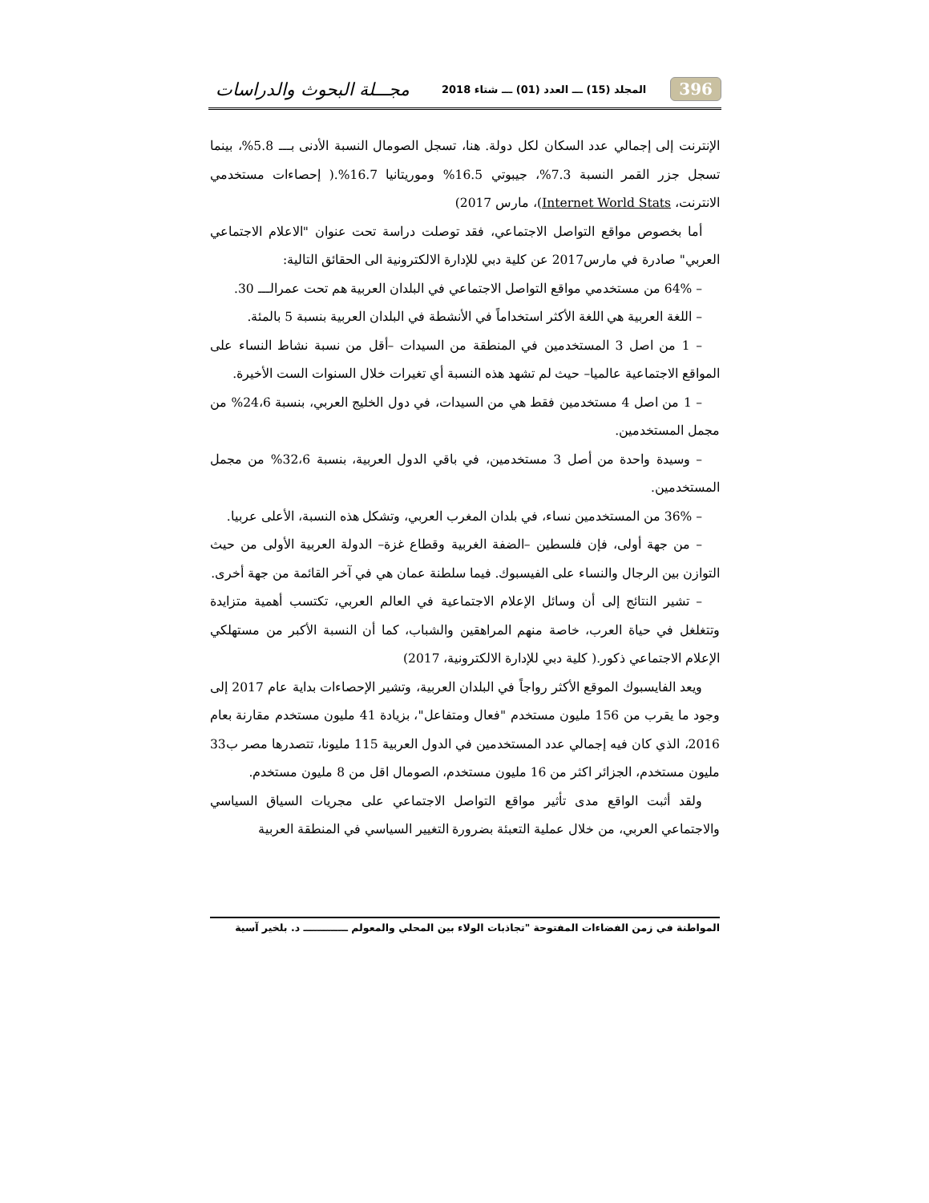396 المجلد (15) ـــ العدد (01) ـــ شتاء 2018 مجـــلة البحوث والدراسات
الإنترنت إلى إجمالي عدد السكان لكل دولة. هنا، تسجل الصومال النسبة الأدنى بـــ 5.8%، بينما تسجل جزر القمر النسبة 7.3%، جيبوتي 16.5% وموريتانيا 16.7%.( إحصاءات مستخدمي الانترنت، Internet World Stats)، مارس 2017)
أما بخصوص مواقع التواصل الاجتماعي، فقد توصلت دراسة تحت عنوان "الاعلام الاجتماعي العربي" صادرة في مارس2017 عن كلية دبي للإدارة الالكترونية الى الحقائق التالية:
– 64% من مستخدمي مواقع التواصل الاجتماعي في البلدان العربية هم تحت عمرالـــ 30.
– اللغة العربية هي اللغة الأكثر استخداماً في الأنشطة في البلدان العربية بنسبة 5 بالمئة.
– 1 من اصل 3 المستخدمين في المنطقة من السيدات –أقل من نسبة نشاط النساء على المواقع الاجتماعية عالميا– حيث لم تشهد هذه النسبة أي تغيرات خلال السنوات الست الأخيرة.
– 1 من اصل 4 مستخدمين فقط هي من السيدات، في دول الخليج العربي، بنسبة 24،6% من مجمل المستخدمين.
– وسيدة واحدة من أصل 3 مستخدمين، في باقي الدول العربية، بنسبة 32،6% من مجمل المستخدمين.
– 36% من المستخدمين نساء، في بلدان المغرب العربي، وتشكل هذه النسبة، الأعلى عربيا.
– من جهة أولى، فإن فلسطين –الضفة الغربية وقطاع غزة– الدولة العربية الأولى من حيث التوازن بين الرجال والنساء على الفيسبوك. فيما سلطنة عمان هي في آخر القائمة من جهة أخرى.
– تشير النتائج إلى أن وسائل الإعلام الاجتماعية في العالم العربي، تكتسب أهمية متزايدة وتتغلغل في حياة العرب، خاصة منهم المراهقين والشباب، كما أن النسبة الأكبر من مستهلكي الإعلام الاجتماعي ذكور.( كلية دبي للإدارة الالكترونية، 2017)
ويعد الفايسبوك الموقع الأكثر رواجاً في البلدان العربية، وتشير الإحصاءات بداية عام 2017 إلى وجود ما يقرب من 156 مليون مستخدم "فعال ومتفاعل"، بزيادة 41 مليون مستخدم مقارنة بعام 2016، الذي كان فيه إجمالي عدد المستخدمين في الدول العربية 115 مليونا، تتصدرها مصر ب33 مليون مستخدم، الجزائر اكثر من 16 مليون مستخدم، الصومال اقل من 8 مليون مستخدم.
ولقد أثبت الواقع مدى تأثير مواقع التواصل الاجتماعي على مجريات السياق السياسي والاجتماعي العربي، من خلال عملية التعبئة بضرورة التغيير السياسي في المنطقة العربية
المواطنة في زمن الفضاءات المفتوحة "تجاذبات الولاء بين المحلي والمعولم ـــــــــــــ د. بلخير آسية